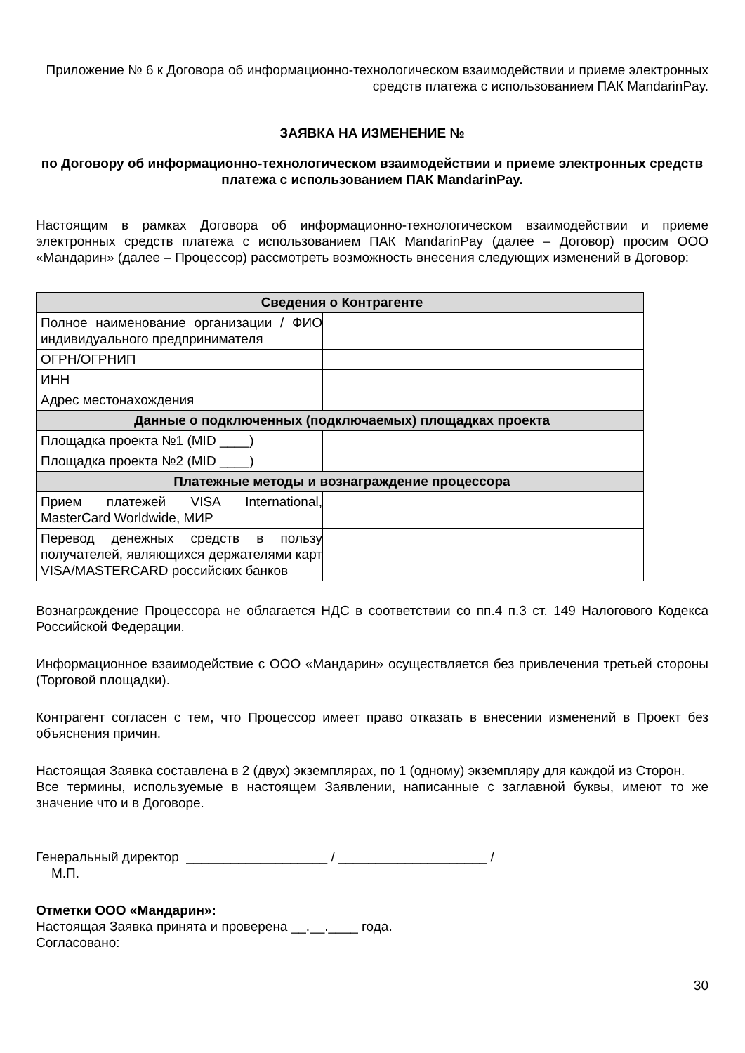Приложение № 6 к Договора об информационно-технологическом взаимодействии и приеме электронных средств платежа с использованием ПАК MandarinPay.
ЗАЯВКА НА ИЗМЕНЕНИЕ №
по Договору об информационно-технологическом взаимодействии и приеме электронных средств платежа с использованием ПАК MandarinPay.
Настоящим в рамках Договора об информационно-технологическом взаимодействии и приеме электронных средств платежа с использованием ПАК MandarinPay (далее – Договор) просим ООО «Мандарин» (далее – Процессор) рассмотреть возможность внесения следующих изменений в Договор:
| Сведения о Контрагенте | |
| --- | --- |
| Полное наименование организации / ФИО индивидуального предпринимателя | |
| ОГРН/ОГРНИП | |
| ИНН | |
| Адрес местонахождения | |
| Данные о подключенных (подключаемых) площадках проекта | |
| Площадка проекта №1 (MID ____) | |
| Площадка проекта №2 (MID ____) | |
| Платежные методы и вознаграждение процессора | |
| Прием платежей VISA International, MasterCard Worldwide, МИР | |
| Перевод денежных средств в пользу получателей, являющихся держателями карт VISA/MASTERCARD российских банков | |
Вознаграждение Процессора не облагается НДС в соответствии со пп.4 п.3 ст. 149 Налогового Кодекса Российской Федерации.
Информационное взаимодействие с ООО «Мандарин» осуществляется без привлечения третьей стороны (Торговой площадки).
Контрагент согласен с тем, что Процессор имеет право отказать в внесении изменений в Проект без объяснения причин.
Настоящая Заявка составлена в 2 (двух) экземплярах, по 1 (одному) экземпляру для каждой из Сторон.
Все термины, используемые в настоящем Заявлении, написанные с заглавной буквы, имеют то же значение что и в Договоре.
Генеральный директор ___________________ / ____________________ /
М.П.
Отметки ООО «Мандарин»:
Настоящая Заявка принята и проверена __.__.____ года.
Согласовано:
30